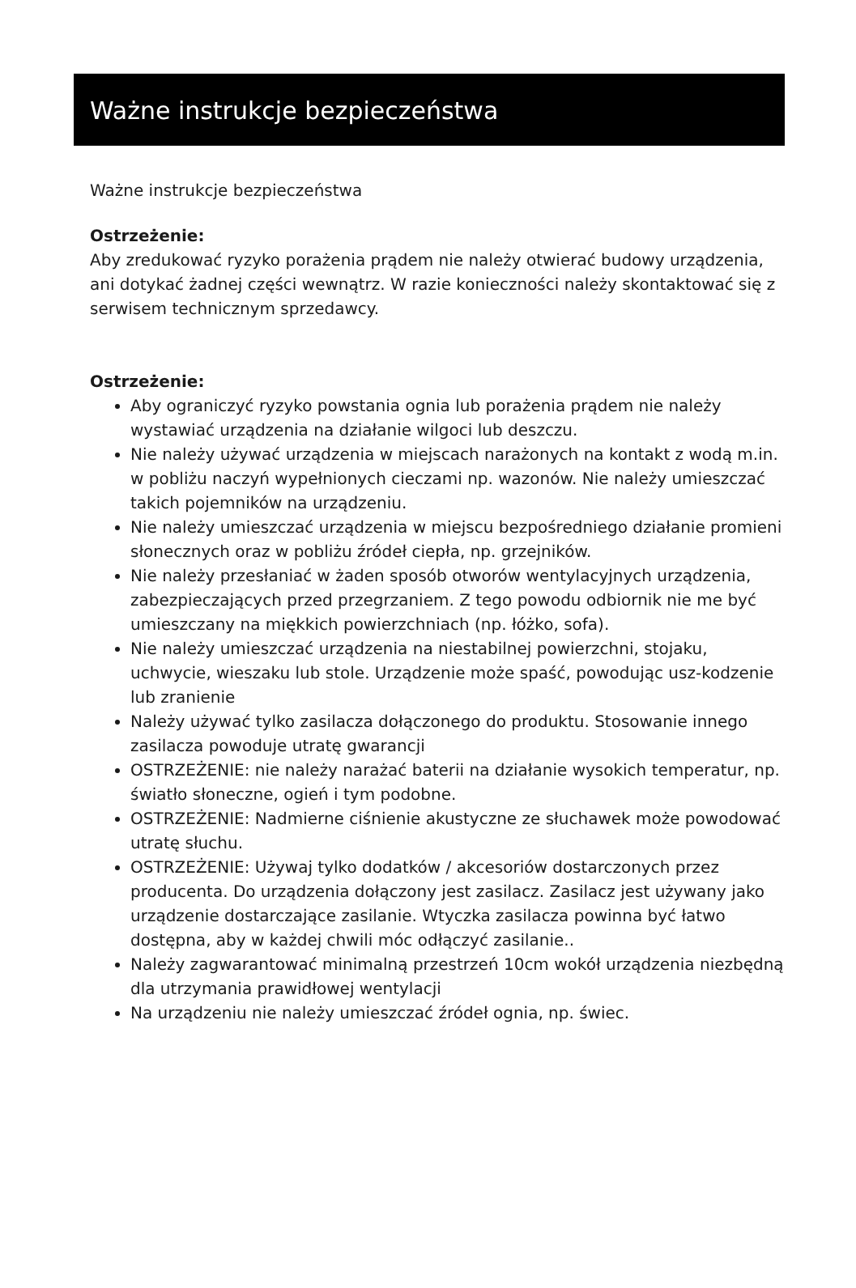Ważne instrukcje bezpieczeństwa
Ważne instrukcje bezpieczeństwa
Ostrzeżenie:
Aby zredukować ryzyko porażenia prądem nie należy otwierać budowy urządzenia, ani dotykać żadnej części wewnątrz. W razie konieczności należy skontaktować się z serwisem technicznym sprzedawcy.
Ostrzeżenie:
Aby ograniczyć ryzyko powstania ognia lub porażenia prądem nie należy wystawiać urządzenia na działanie wilgoci lub deszczu.
Nie należy używać urządzenia w miejscach narażonych na kontakt z wodą m.in. w pobliżu naczyń wypełnionych cieczami np. wazonów. Nie należy umieszczać takich pojemników na urządzeniu.
Nie należy umieszczać urządzenia w miejscu bezpośredniego działanie promieni słonecznych oraz w pobliżu źródeł ciepła, np. grzejników.
Nie należy przesłaniać w żaden sposób otworów wentylacyjnych urządzenia, zabezpieczających przed przegrzaniem. Z tego powodu odbiornik nie me być umieszczany na miękkich powierzchniach (np. łóżko, sofa).
Nie należy umieszczać urządzenia na niestabilnej powierzchni, stojaku, uchwycie, wieszaku lub stole. Urządzenie może spaść, powodując usz-kodzenie lub zranienie
Należy używać tylko zasilacza dołączonego do produktu. Stosowanie innego zasilacza powoduje utratę gwarancji
OSTRZEŻENIE: nie należy narażać baterii na działanie wysokich temperatur, np. światło słoneczne, ogień i tym podobne.
OSTRZEŻENIE: Nadmierne ciśnienie akustyczne ze słuchawek może powodować utratę słuchu.
OSTRZEŻENIE: Używaj tylko dodatków / akcesoriów dostarczonych przez producenta. Do urządzenia dołączony jest zasilacz. Zasilacz jest używany jako urządzenie dostarczające zasilanie. Wtyczka zasilacza powinna być łatwo dostępna, aby w każdej chwili móc odłączyć zasilanie..
Należy zagwarantować minimalną przestrzeń 10cm wokół urządzenia niezbędną dla utrzymania prawidłowej wentylacji
Na urządzeniu nie należy umieszczać źródeł ognia, np. świec.